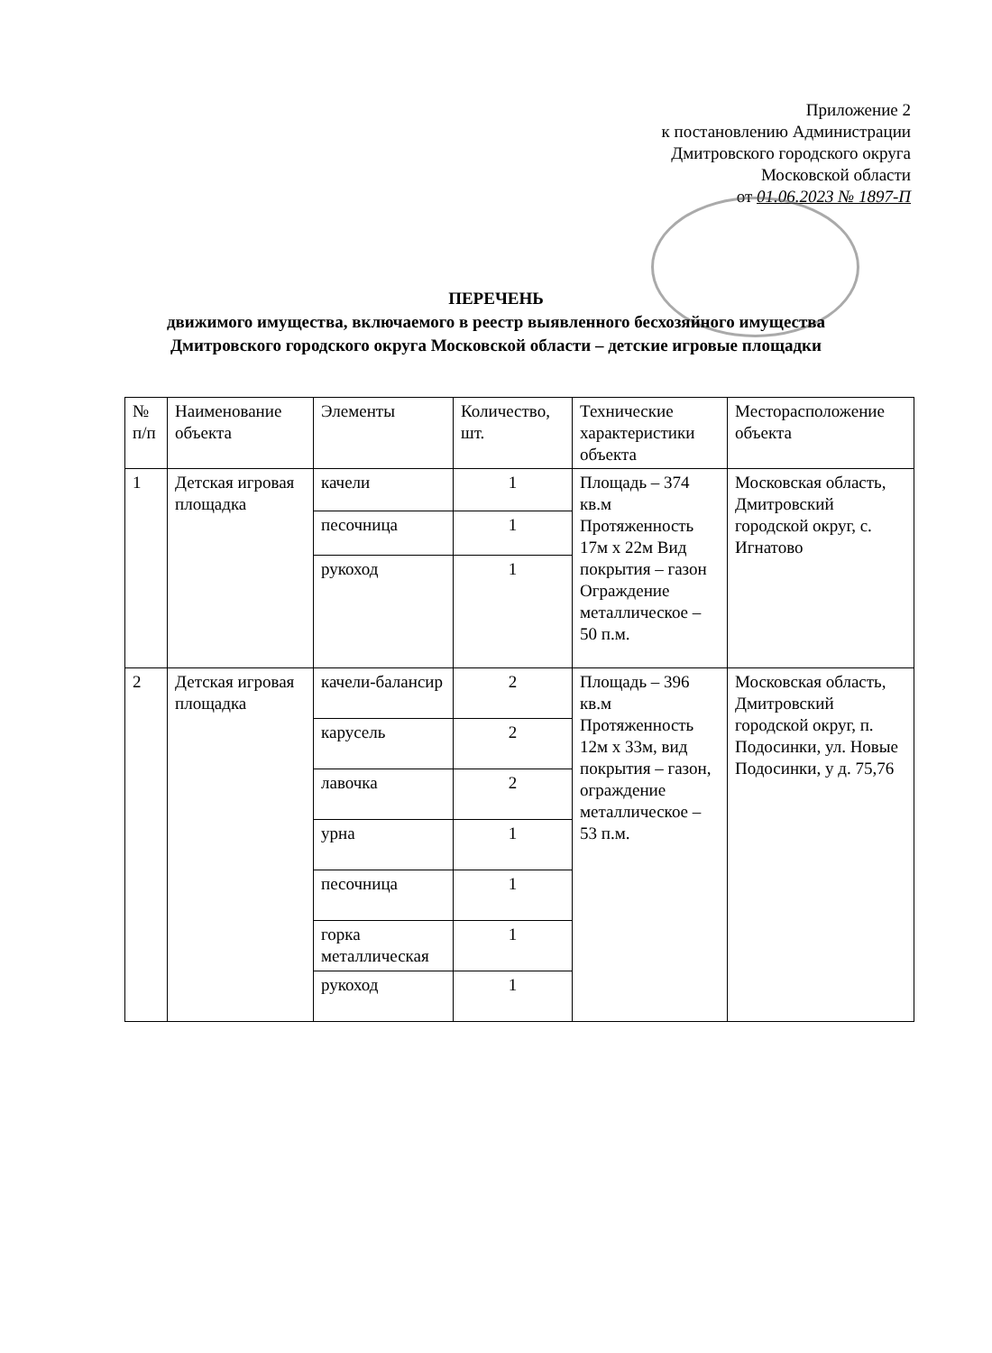Приложение 2
к постановлению Администрации
Дмитровского городского округа
Московской области
от 01.06.2023 № 1897-П
ПЕРЕЧЕНЬ
движимого имущества, включаемого в реестр выявленного бесхозяйного имущества
Дмитровского городского округа Московской области – детские игровые площадки
| № п/п | Наименование объекта | Элементы | Количество, шт. | Технические характеристики объекта | Месторасположение объекта |
| --- | --- | --- | --- | --- | --- |
| 1 | Детская игровая площадка | качели | 1 | Площадь – 374 кв.м Протяженность 17м х 22м Вид покрытия – газон Ограждение металлическое – 50 п.м. | Московская область, Дмитровский городской округ, с. Игнатово |
| | | песочница | 1 | | |
| | | рукоход | 1 | | |
| 2 | Детская игровая площадка | качели-балансир | 2 | Площадь – 396 кв.м Протяженность 12м х 33м, вид покрытия – газон, ограждение металлическое – 53 п.м. | Московская область, Дмитровский городской округ, п. Подосинки, ул. Новые Подосинки, у д. 75,76 |
| | | карусель | 2 | | |
| | | лавочка | 2 | | |
| | | урна | 1 | | |
| | | песочница | 1 | | |
| | | горка металлическая | 1 | | |
| | | рукоход | 1 | | |